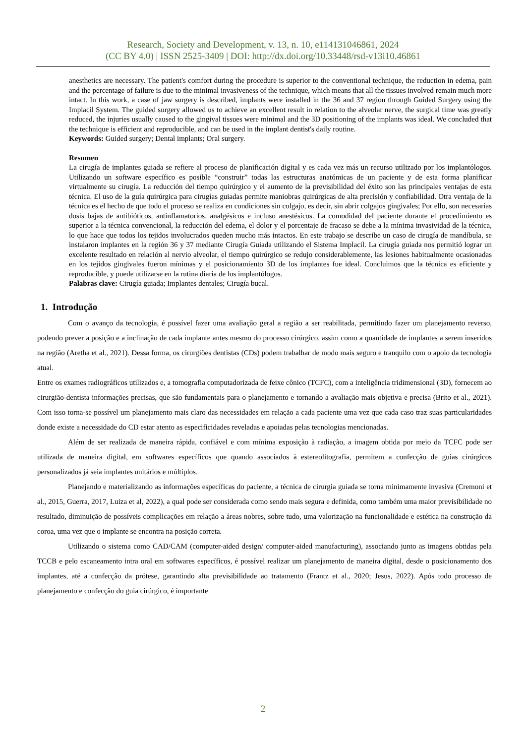Research, Society and Development, v. 13, n. 10, e114131046861, 2024
(CC BY 4.0) | ISSN 2525-3409 | DOI: http://dx.doi.org/10.33448/rsd-v13i10.46861
anesthetics are necessary. The patient's comfort during the procedure is superior to the conventional technique, the reduction in edema, pain and the percentage of failure is due to the minimal invasiveness of the technique, which means that all the tissues involved remain much more intact. In this work, a case of jaw surgery is described, implants were installed in the 36 and 37 region through Guided Surgery using the Implacil System. The guided surgery allowed us to achieve an excellent result in relation to the alveolar nerve, the surgical time was greatly reduced, the injuries usually caused to the gingival tissues were minimal and the 3D positioning of the implants was ideal. We concluded that the technique is efficient and reproducible, and can be used in the implant dentist's daily routine.
Keywords: Guided surgery; Dental implants; Oral surgery.
Resumen
La cirugía de implantes guiada se refiere al proceso de planificación digital y es cada vez más un recurso utilizado por los implantólogos. Utilizando un software específico es posible “construir” todas las estructuras anatómicas de un paciente y de esta forma planificar virtualmente su cirugía. La reducción del tiempo quirúrgico y el aumento de la previsibilidad del éxito son las principales ventajas de esta técnica. El uso de la guía quirúrgica para cirugías guiadas permite maniobras quirúrgicas de alta precisión y confiabilidad. Otra ventaja de la técnica es el hecho de que todo el proceso se realiza en condiciones sin colgajo, es decir, sin abrir colgajos gingivales; Por ello, son necesarias dosis bajas de antibióticos, antinflamatorios, analgésicos e incluso anestésicos. La comodidad del paciente durante el procedimiento es superior a la técnica convencional, la reducción del edema, el dolor y el porcentaje de fracaso se debe a la mínima invasividad de la técnica, lo que hace que todos los tejidos involucrados queden mucho más intactos. En este trabajo se describe un caso de cirugía de mandíbula, se instalaron implantes en la región 36 y 37 mediante Cirugía Guiada utilizando el Sistema Implacil. La cirugía guiada nos permitió lograr un excelente resultado en relación al nervio alveolar, el tiempo quirúrgico se redujo considerablemente, las lesiones habitualmente ocasionadas en los tejidos gingivales fueron mínimas y el posicionamiento 3D de los implantes fue ideal. Concluimos que la técnica es eficiente y reproducible, y puede utilizarse en la rutina diaria de los implantólogos.
Palabras clave: Cirugía guiada; Implantes dentales; Cirugía bucal.
1. Introdução
Com o avanço da tecnologia, é possível fazer uma avaliação geral a região a ser reabilitada, permitindo fazer um planejamento reverso, podendo prever a posição e a inclinação de cada implante antes mesmo do processo cirúrgico, assim como a quantidade de implantes a serem inseridos na região (Aretha et al., 2021). Dessa forma, os cirurgiões dentistas (CDs) podem trabalhar de modo mais seguro e tranquilo com o apoio da tecnologia atual.
Entre os exames radiográficos utilizados e, a tomografia computadorizada de feixe cônico (TCFC), com a inteligência tridimensional (3D), fornecem ao cirurgião-dentista informações precisas, que são fundamentais para o planejamento e tornando a avaliação mais objetiva e precisa (Brito et al., 2021). Com isso torna-se possível um planejamento mais claro das necessidades em relação a cada paciente uma vez que cada caso traz suas particularidades donde existe a necessidade do CD estar atento as especificidades reveladas e apoiadas pelas tecnologias mencionadas.
Além de ser realizada de maneira rápida, confiável e com mínima exposição à radiação, a imagem obtida por meio da TCFC pode ser utilizada de maneira digital, em softwares específicos que quando associados à estereolitografia, permitem a confecção de guias cirúrgicos personalizados já seia implantes unitários e múltiplos.
Planejando e materializando as informações específicas do paciente, a técnica de cirurgia guiada se torna minimamente invasiva (Cremoni et al., 2015, Guerra, 2017, Luiza et al, 2022), a qual pode ser considerada como sendo mais segura e definida, como também uma maior previsibilidade no resultado, diminuição de possíveis complicações em relação a áreas nobres, sobre tudo, uma valorização na funcionalidade e estética na construção da coroa, uma vez que o implante se encontra na posição correta.
Utilizando o sistema como CAD/CAM (computer-aided design/ computer-aided manufacturing), associando junto as imagens obtidas pela TCCB e pelo escaneamento intra oral em softwares específicos, é possível realizar um planejamento de maneira digital, desde o posicionamento dos implantes, até a confecção da prótese, garantindo alta previsibilidade ao tratamento (Frantz et al., 2020; Jesus, 2022). Após todo processo de planejamento e confecção do guia cirúrgico, é importante
2